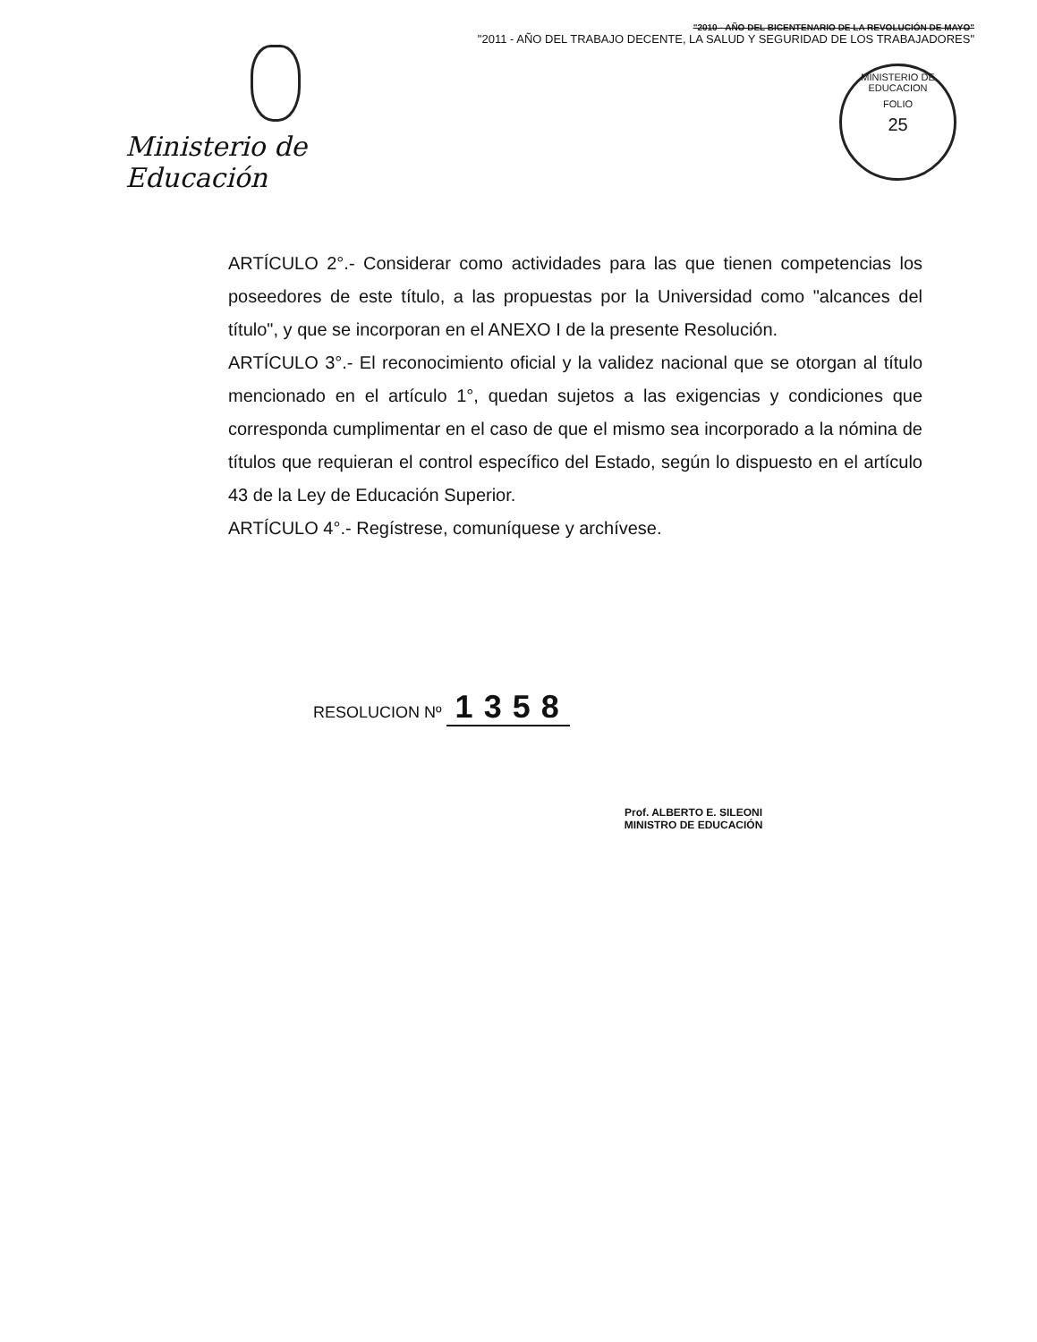Ministerio de Educación
"2010 - AÑO DEL BICENTENARIO DE LA REVOLUCIÓN DE MAYO"
"2011 - AÑO DEL TRABAJO DECENTE, LA SALUD Y SEGURIDAD DE LOS TRABAJADORES"
MINISTERIO DE EDUCACION
FOLIO
25
ARTÍCULO 2°.- Considerar como actividades para las que tienen competencias los poseedores de este título, a las propuestas por la Universidad como "alcances del título", y que se incorporan en el ANEXO I de la presente Resolución.
ARTÍCULO 3°.- El reconocimiento oficial y la validez nacional que se otorgan al título mencionado en el artículo 1°, quedan sujetos a las exigencias y condiciones que corresponda cumplimentar en el caso de que el mismo sea incorporado a la nómina de títulos que requieran el control específico del Estado, según lo dispuesto en el artículo 43 de la Ley de Educación Superior.
ARTÍCULO 4°.- Regístrese, comuníquese y archívese.
RESOLUCION Nº 1358
Prof. ALBERTO E. SILEONI
MINISTRO DE EDUCACIÓN